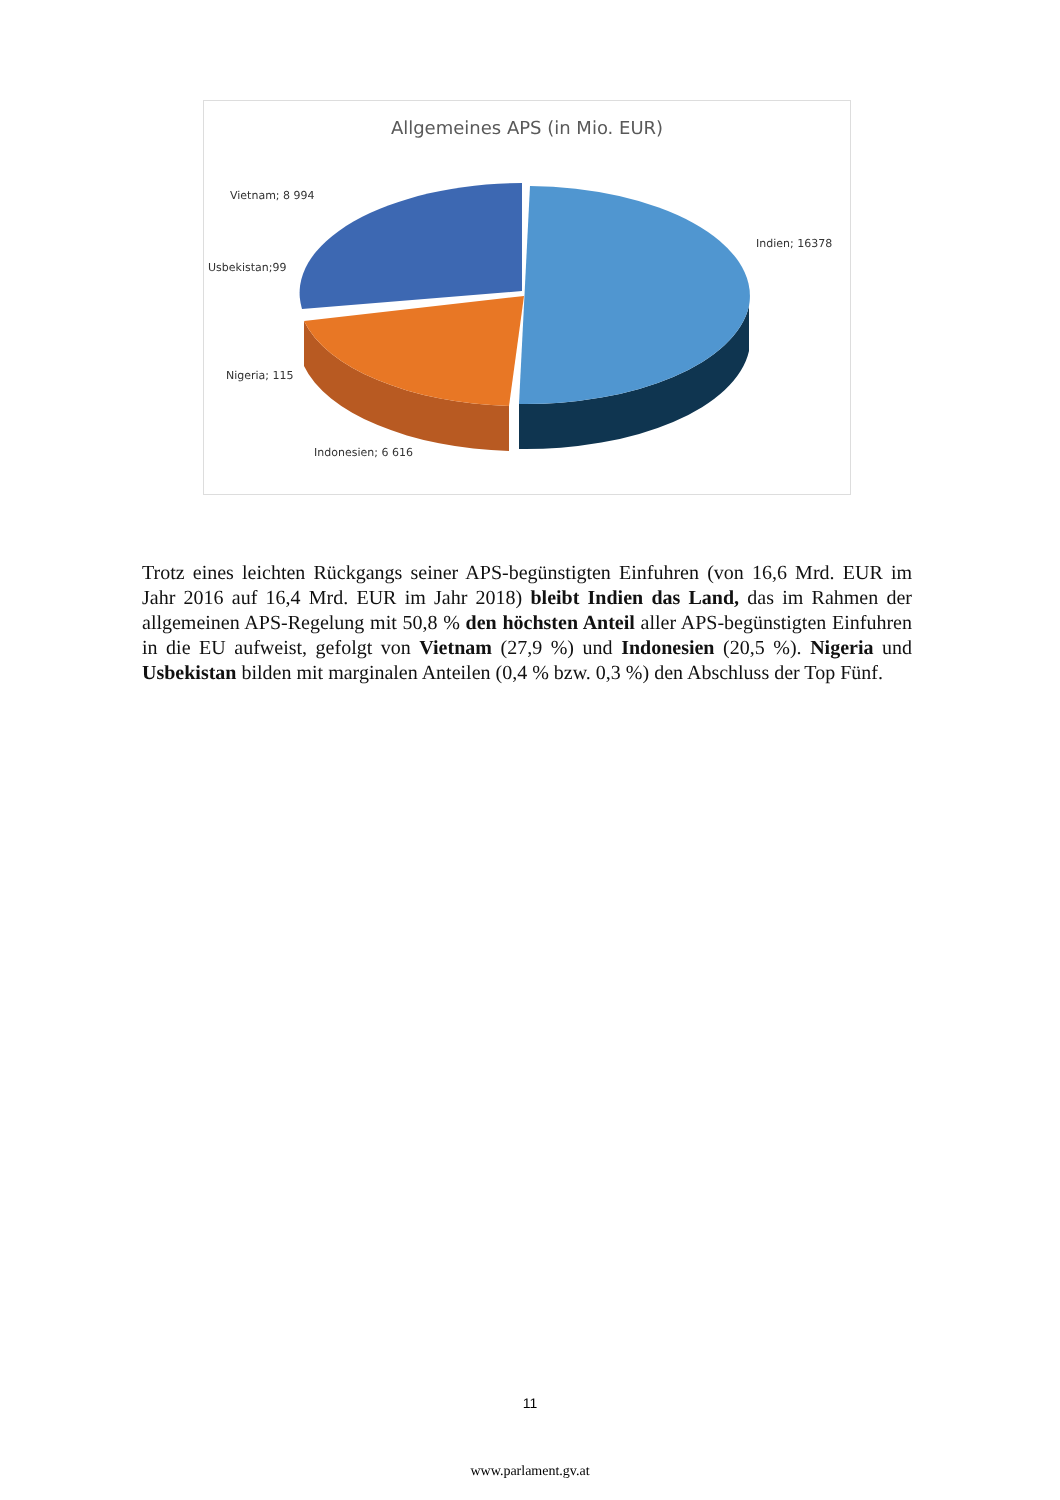Allgemeines APS (in Mio. EUR)
Vietnam; 8 994
Usbekistan;99
Nigeria; 115
Indonesien; 6 616
Indien; 16378
Trotz eines leichten Rückgangs seiner APS-begünstigten Einfuhren (von 16,6 Mrd. EUR im Jahr 2016 auf 16,4 Mrd. EUR im Jahr 2018) bleibt Indien das Land, das im Rahmen der allgemeinen APS-Regelung mit 50,8 % den höchsten Anteil aller APS-begünstigten Einfuhren in die EU aufweist, gefolgt von Vietnam (27,9 %) und Indonesien (20,5 %). Nigeria und Usbekistan bilden mit marginalen Anteilen (0,4 % bzw. 0,3 %) den Abschluss der Top Fünf.
11
www.parlament.gv.at